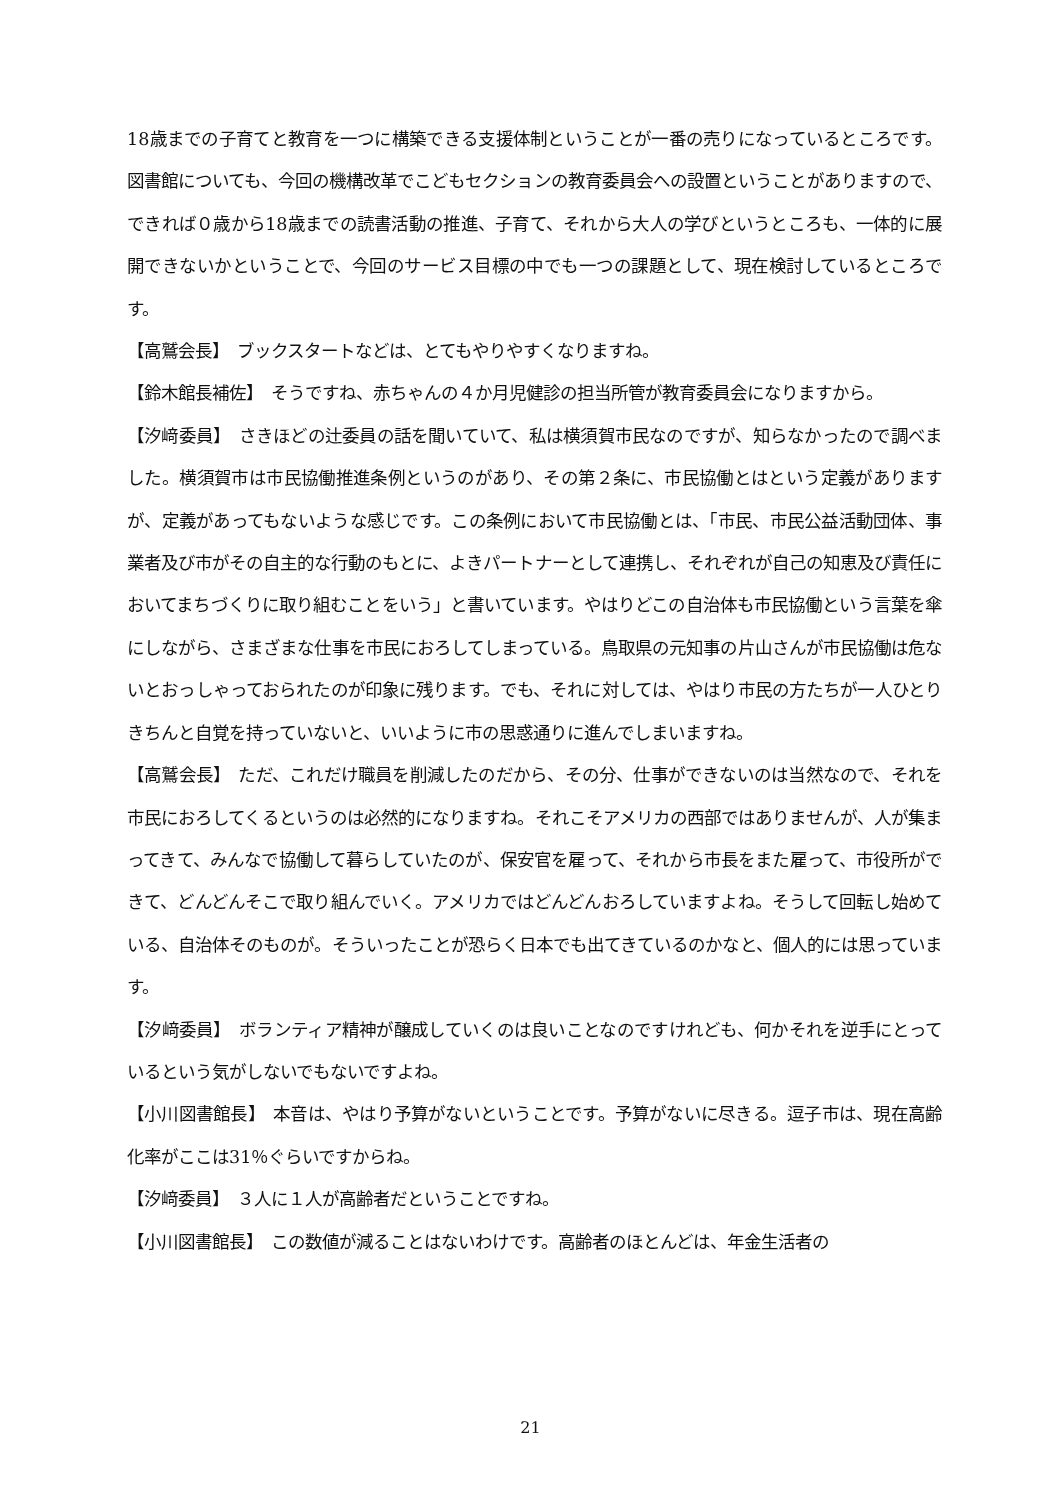18歳までの子育てと教育を一つに構築できる支援体制ということが一番の売りになっているところです。図書館についても、今回の機構改革でこどもセクションの教育委員会への設置ということがありますので、できれば０歳から18歳までの読書活動の推進、子育て、それから大人の学びというところも、一体的に展開できないかということで、今回のサービス目標の中でも一つの課題として、現在検討しているところです。
【高鷲会長】　ブックスタートなどは、とてもやりやすくなりますね。
【鈴木館長補佐】　そうですね、赤ちゃんの４か月児健診の担当所管が教育委員会になりますから。
【汐﨑委員】　さきほどの辻委員の話を聞いていて、私は横須賀市民なのですが、知らなかったので調べました。横須賀市は市民協働推進条例というのがあり、その第２条に、市民協働とはという定義がありますが、定義があってもないような感じです。この条例において市民協働とは、「市民、市民公益活動団体、事業者及び市がその自主的な行動のもとに、よきパートナーとして連携し、それぞれが自己の知恵及び責任においてまちづくりに取り組むことをいう」と書いています。やはりどこの自治体も市民協働という言葉を傘にしながら、さまざまな仕事を市民におろしてしまっている。鳥取県の元知事の片山さんが市民協働は危ないとおっしゃっておられたのが印象に残ります。でも、それに対しては、やはり市民の方たちが一人ひとりきちんと自覚を持っていないと、いいように市の思惑通りに進んでしまいますね。
【高鷲会長】　ただ、これだけ職員を削減したのだから、その分、仕事ができないのは当然なので、それを市民におろしてくるというのは必然的になりますね。それこそアメリカの西部ではありませんが、人が集まってきて、みんなで協働して暮らしていたのが、保安官を雇って、それから市長をまた雇って、市役所ができて、どんどんそこで取り組んでいく。アメリカではどんどんおろしていますよね。そうして回転し始めている、自治体そのものが。そういったことが恐らく日本でも出てきているのかなと、個人的には思っています。
【汐﨑委員】　ボランティア精神が醸成していくのは良いことなのですけれども、何かそれを逆手にとっているという気がしないでもないですよね。
【小川図書館長】　本音は、やはり予算がないということです。予算がないに尽きる。逗子市は、現在高齢化率がここは31％ぐらいですからね。
【汐﨑委員】　３人に１人が高齢者だということですね。
【小川図書館長】　この数値が減ることはないわけです。高齢者のほとんどは、年金生活者の
21